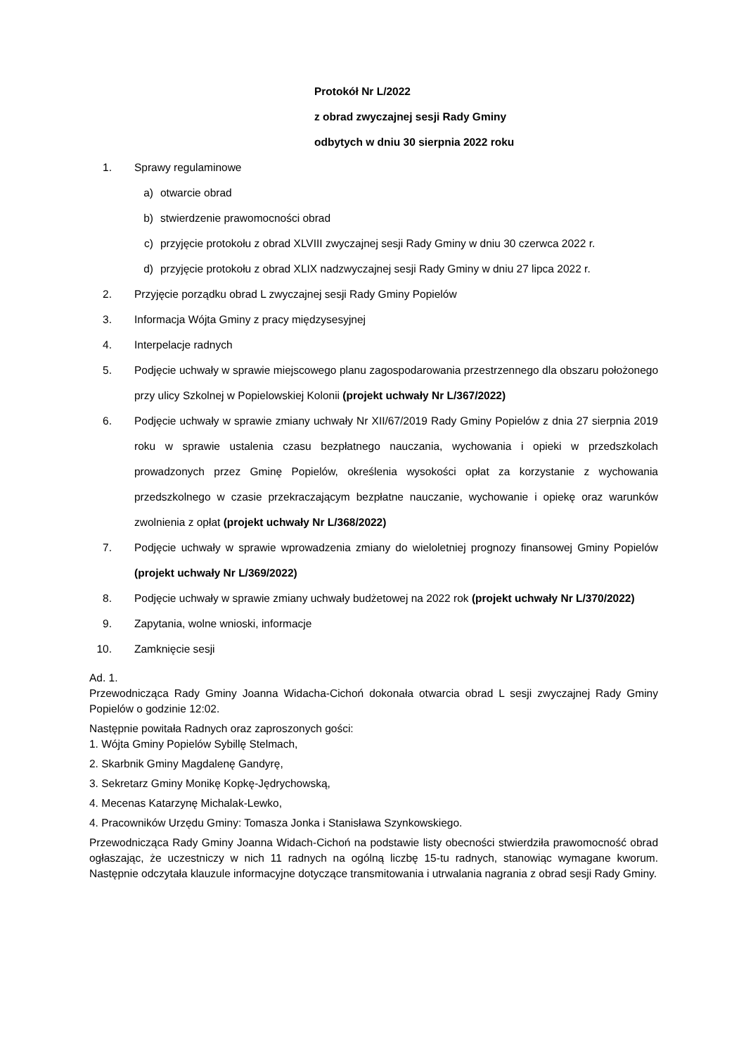Protokół Nr L/2022
z obrad zwyczajnej sesji Rady Gminy
odbytych w dniu 30 sierpnia 2022 roku
1. Sprawy regulaminowe
a) otwarcie obrad
b) stwierdzenie prawomocności obrad
c) przyjęcie protokołu z obrad XLVIII zwyczajnej sesji Rady Gminy w dniu 30 czerwca 2022 r.
d) przyjęcie protokołu z obrad XLIX nadzwyczajnej sesji Rady Gminy w dniu 27 lipca 2022 r.
2. Przyjęcie porządku obrad L zwyczajnej sesji Rady Gminy Popielów
3. Informacja Wójta Gminy z pracy międzysesyjnej
4. Interpelacje radnych
5. Podjęcie uchwały w sprawie miejscowego planu zagospodarowania przestrzennego dla obszaru położonego przy ulicy Szkolnej w Popielowskiej Kolonii (projekt uchwały Nr L/367/2022)
6. Podjęcie uchwały w sprawie zmiany uchwały Nr XII/67/2019 Rady Gminy Popielów z dnia 27 sierpnia 2019 roku w sprawie ustalenia czasu bezpłatnego nauczania, wychowania i opieki w przedszkolach prowadzonych przez Gminę Popielów, określenia wysokości opłat za korzystanie z wychowania przedszkolnego w czasie przekraczającym bezpłatne nauczanie, wychowanie i opiekę oraz warunków zwolnienia z opłat (projekt uchwały Nr L/368/2022)
7. Podjęcie uchwały w sprawie wprowadzenia zmiany do wieloletniej prognozy finansowej Gminy Popielów (projekt uchwały Nr L/369/2022)
8. Podjęcie uchwały w sprawie zmiany uchwały budżetowej na 2022 rok (projekt uchwały Nr L/370/2022)
9. Zapytania, wolne wnioski, informacje
10. Zamknięcie sesji
Ad. 1.
Przewodnicząca Rady Gminy Joanna Widacha-Cichoń dokonała otwarcia obrad L sesji zwyczajnej Rady Gminy Popielów o godzinie 12:02.
Następnie powitała Radnych oraz zaproszonych gości:
1. Wójta Gminy Popielów Sybillę Stelmach,
2. Skarbnik Gminy Magdalenę Gandyrę,
3. Sekretarz Gminy Monikę Kopkę-Jędrychowską,
4. Mecenas Katarzynę Michalak-Lewko,
4. Pracowników Urzędu Gminy: Tomasza Jonka i Stanisława Szynkowskiego.
Przewodnicząca Rady Gminy Joanna Widach-Cichoń na podstawie listy obecności stwierdziła prawomocność obrad ogłaszając, że uczestniczy w nich 11 radnych na ogólną liczbę 15-tu radnych, stanowiąc wymagane kworum. Następnie odczytała klauzule informacyjne dotyczące transmitowania i utrwalania nagrania z obrad sesji Rady Gminy.